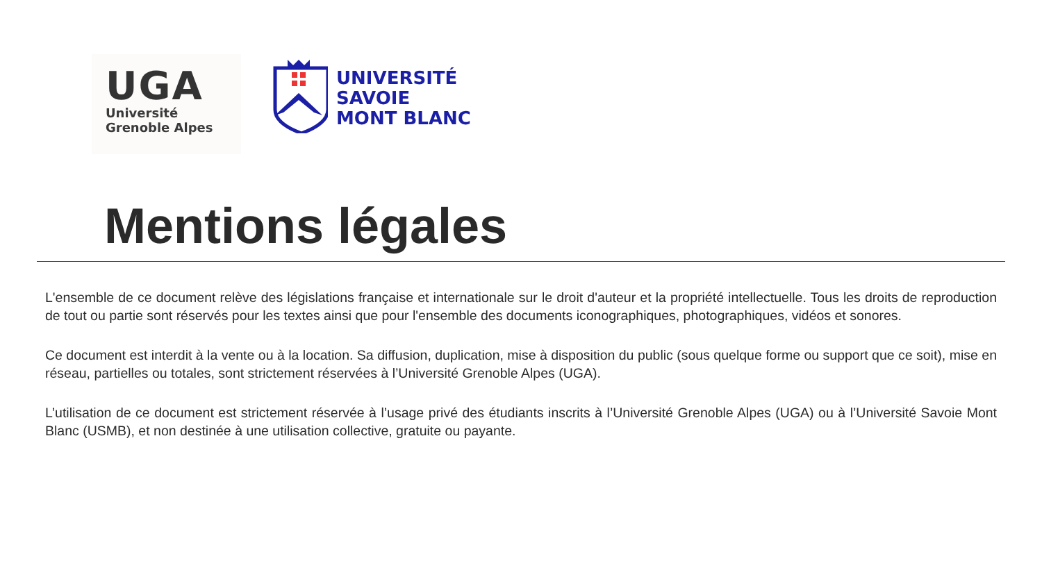UGA
Université
Grenoble Alpes
UNIVERSITÉ
SAVOIE
MONT BLANC
Mentions légales
L'ensemble de ce document relève des législations française et internationale sur le droit d'auteur et la propriété intellectuelle. Tous les droits de reproduction de tout ou partie sont réservés pour les textes ainsi que pour l'ensemble des documents iconographiques, photographiques, vidéos et sonores.
Ce document est interdit à la vente ou à la location. Sa diffusion, duplication, mise à disposition du public (sous quelque forme ou support que ce soit), mise en réseau, partielles ou totales, sont strictement réservées à l’Université Grenoble Alpes (UGA).
L’utilisation de ce document est strictement réservée à l’usage privé des étudiants inscrits à l’Université Grenoble Alpes (UGA) ou à l’Université Savoie Mont Blanc (USMB), et non destinée à une utilisation collective, gratuite ou payante.